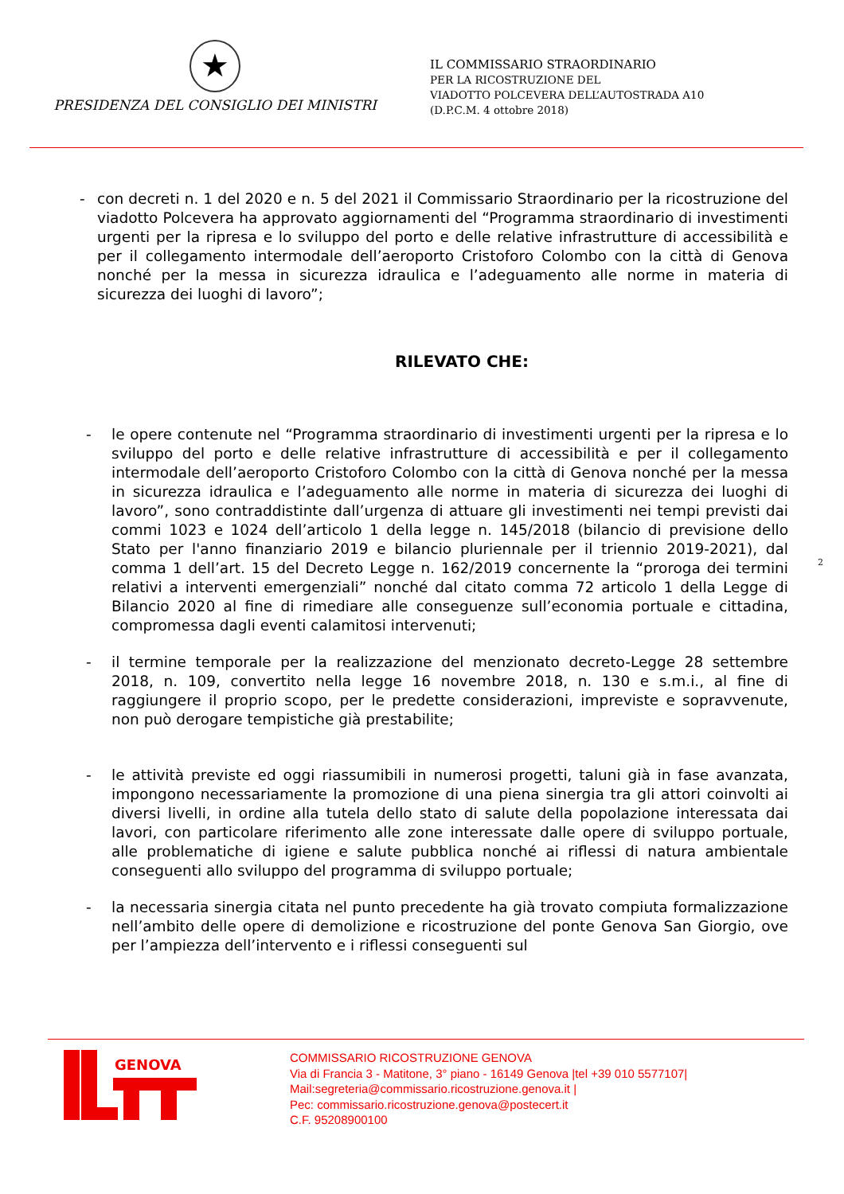★
PRESIDENZA DEL CONSIGLIO DEI MINISTRI
IL COMMISSARIO STRAORDINARIO
PER LA RICOSTRUZIONE DEL
VIADOTTO POLCEVERA DELL’AUTOSTRADA A10
(D.P.C.M. 4 ottobre 2018)
- con decreti n. 1 del 2020 e n. 5 del 2021 il Commissario Straordinario per la ricostruzione del viadotto Polcevera ha approvato aggiornamenti del “Programma straordinario di investimenti urgenti per la ripresa e lo sviluppo del porto e delle relative infrastrutture di accessibilità e per il collegamento intermodale dell’aeroporto Cristoforo Colombo con la città di Genova nonché per la messa in sicurezza idraulica e l’adeguamento alle norme in materia di sicurezza dei luoghi di lavoro”;
RILEVATO CHE:
- le opere contenute nel “Programma straordinario di investimenti urgenti per la ripresa e lo sviluppo del porto e delle relative infrastrutture di accessibilità e per il collegamento intermodale dell’aeroporto Cristoforo Colombo con la città di Genova nonché per la messa in sicurezza idraulica e l’adeguamento alle norme in materia di sicurezza dei luoghi di lavoro”, sono contraddistinte dall’urgenza di attuare gli investimenti nei tempi previsti dai commi 1023 e 1024 dell’articolo 1 della legge n. 145/2018 (bilancio di previsione dello Stato per l'anno finanziario 2019 e bilancio pluriennale per il triennio 2019-2021), dal comma 1 dell’art. 15 del Decreto Legge n. 162/2019 concernente la “proroga dei termini relativi a interventi emergenziali” nonché dal citato comma 72 articolo 1 della Legge di Bilancio 2020 al fine di rimediare alle conseguenze sull’economia portuale e cittadina, compromessa dagli eventi calamitosi intervenuti;
- il termine temporale per la realizzazione del menzionato decreto-Legge 28 settembre 2018, n. 109, convertito nella legge 16 novembre 2018, n. 130 e s.m.i., al fine di raggiungere il proprio scopo, per le predette considerazioni, impreviste e sopravvenute, non può derogare tempistiche già prestabilite;
- le attività previste ed oggi riassumibili in numerosi progetti, taluni già in fase avanzata, impongono necessariamente la promozione di una piena sinergia tra gli attori coinvolti ai diversi livelli, in ordine alla tutela dello stato di salute della popolazione interessata dai lavori, con particolare riferimento alle zone interessate dalle opere di sviluppo portuale, alle problematiche di igiene e salute pubblica nonché ai riflessi di natura ambientale conseguenti allo sviluppo del programma di sviluppo portuale;
- la necessaria sinergia citata nel punto precedente ha già trovato compiuta formalizzazione nell’ambito delle opere di demolizione e ricostruzione del ponte Genova San Giorgio, ove per l’ampiezza dell’intervento e i riflessi conseguenti sul
2
GENOVA
COMMISSARIO RICOSTRUZIONE GENOVA
Via di Francia 3 - Matitone, 3° piano - 16149 Genova |tel +39 010 5577107|
Mail:segreteria@commissario.ricostruzione.genova.it |
Pec: commissario.ricostruzione.genova@postecert.it
C.F. 95208900100